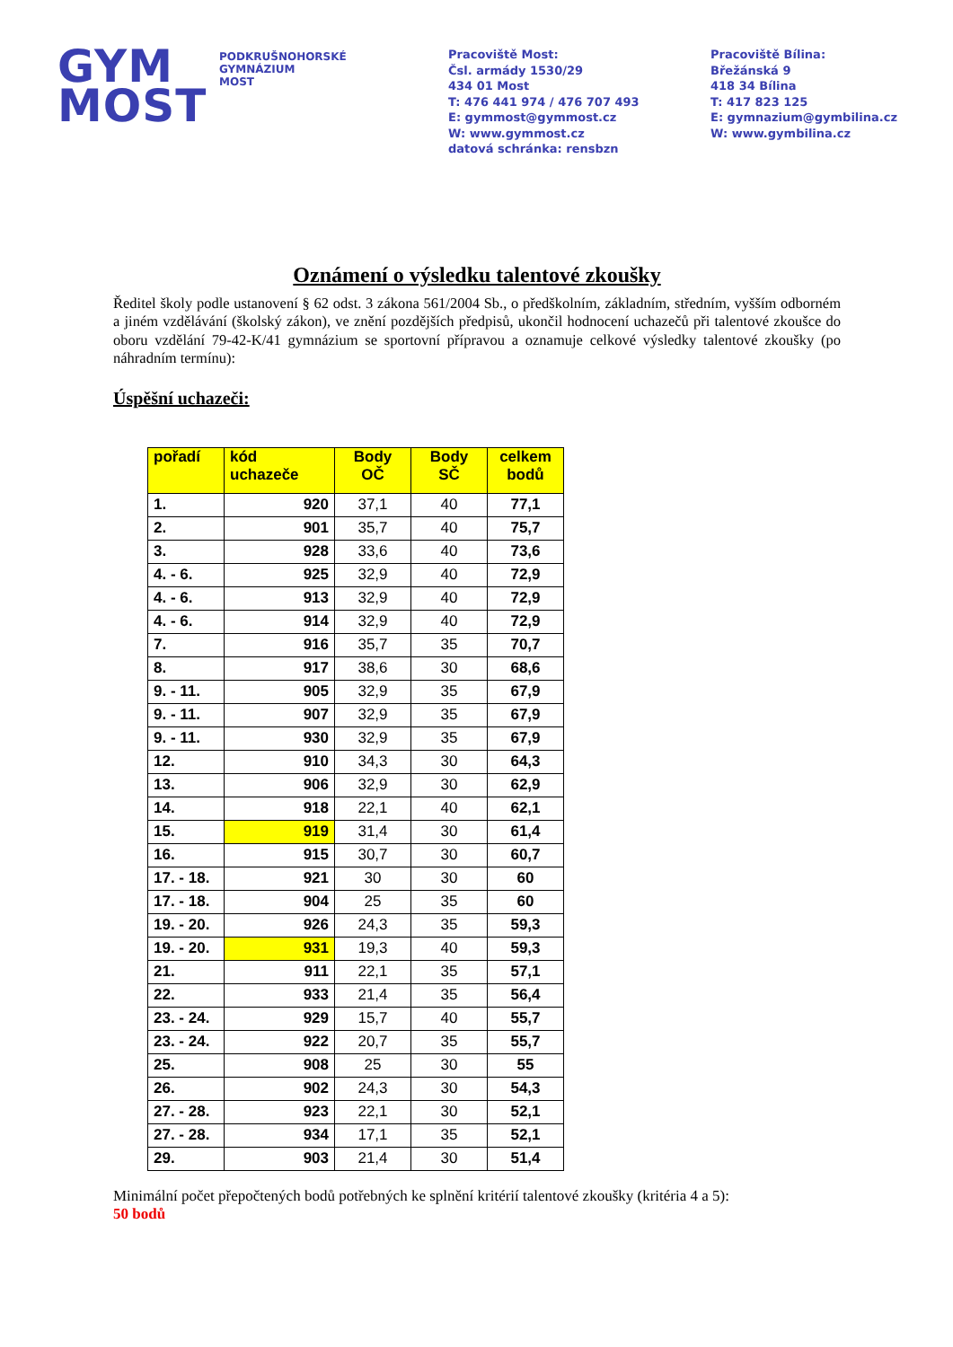GYM
MOST
PODKRUŠNOHORSKÉ
GYMNÁZIUM
MOST
Pracoviště Most:
Čsl. armády 1530/29
434 01 Most
T: 476 441 974 / 476 707 493
E: gymmost@gymmost.cz
W: www.gymmost.cz
datová schránka: rensbzn
Pracoviště Bílina:
Břežánská 9
418 34 Bílina
T: 417 823 125
E: gymnazium@gymbilina.cz
W: www.gymbilina.cz
Oznámení o výsledku talentové zkoušky
Ředitel školy podle ustanovení § 62 odst. 3 zákona 561/2004 Sb., o předškolním, základním, středním, vyšším odborném a jiném vzdělávání (školský zákon), ve znění pozdějších předpisů, ukončil hodnocení uchazečů při talentové zkoušce do oboru vzdělání 79-42-K/41 gymnázium se sportovní přípravou a oznamuje celkové výsledky talentové zkoušky (po náhradním termínu):
Úspěšní uchazeči:
| pořadí | kód uchazeče | Body OČ | Body SČ | celkem bodů |
| --- | --- | --- | --- | --- |
| 1. | 920 | 37,1 | 40 | 77,1 |
| 2. | 901 | 35,7 | 40 | 75,7 |
| 3. | 928 | 33,6 | 40 | 73,6 |
| 4. - 6. | 925 | 32,9 | 40 | 72,9 |
| 4. - 6. | 913 | 32,9 | 40 | 72,9 |
| 4. - 6. | 914 | 32,9 | 40 | 72,9 |
| 7. | 916 | 35,7 | 35 | 70,7 |
| 8. | 917 | 38,6 | 30 | 68,6 |
| 9. - 11. | 905 | 32,9 | 35 | 67,9 |
| 9. - 11. | 907 | 32,9 | 35 | 67,9 |
| 9. - 11. | 930 | 32,9 | 35 | 67,9 |
| 12. | 910 | 34,3 | 30 | 64,3 |
| 13. | 906 | 32,9 | 30 | 62,9 |
| 14. | 918 | 22,1 | 40 | 62,1 |
| 15. | 919 | 31,4 | 30 | 61,4 |
| 16. | 915 | 30,7 | 30 | 60,7 |
| 17. - 18. | 921 | 30 | 30 | 60 |
| 17. - 18. | 904 | 25 | 35 | 60 |
| 19. - 20. | 926 | 24,3 | 35 | 59,3 |
| 19. - 20. | 931 | 19,3 | 40 | 59,3 |
| 21. | 911 | 22,1 | 35 | 57,1 |
| 22. | 933 | 21,4 | 35 | 56,4 |
| 23. - 24. | 929 | 15,7 | 40 | 55,7 |
| 23. - 24. | 922 | 20,7 | 35 | 55,7 |
| 25. | 908 | 25 | 30 | 55 |
| 26. | 902 | 24,3 | 30 | 54,3 |
| 27. - 28. | 923 | 22,1 | 30 | 52,1 |
| 27. - 28. | 934 | 17,1 | 35 | 52,1 |
| 29. | 903 | 21,4 | 30 | 51,4 |
Minimální počet přepočtených bodů potřebných ke splnění kritérií talentové zkoušky (kritéria 4 a 5):
50 bodů